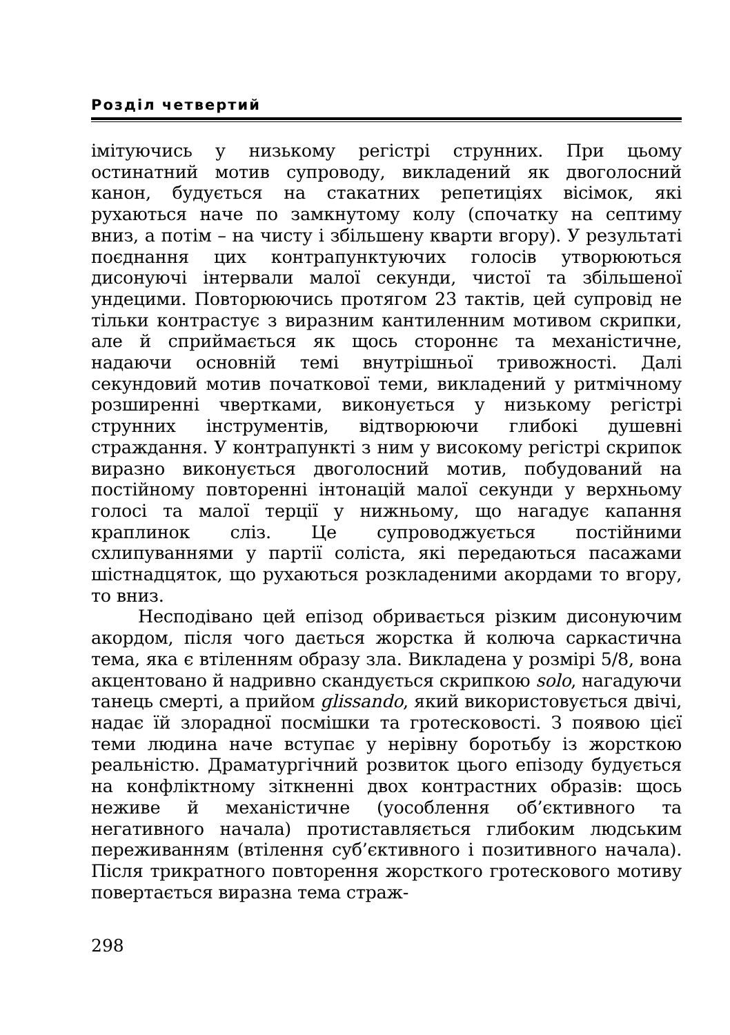Розділ четвертий
імітуючись у низькому регістрі струнних. При цьому остинатний мотив супроводу, викладений як двоголосний канон, будується на стакатних репетиціях вісімок, які рухаються наче по замкнутому колу (спочатку на септиму вниз, а потім – на чисту і збільшену кварти вгору). У результаті поєднання цих контрапунктуючих голосів утворюються дисонуючі інтервали малої секунди, чистої та збільшеної ундецими. Повторюючись протягом 23 тактів, цей супровід не тільки контрастує з виразним кантиленним мотивом скрипки, але й сприймається як щось стороннє та механістичне, надаючи основній темі внутрішньої тривожності. Далі секундовий мотив початкової теми, викладений у ритмічному розширенні чвертками, виконується у низькому регістрі струнних інструментів, відтворюючи глибокі душевні страждання. У контрапункті з ним у високому регістрі скрипок виразно виконується двоголосний мотив, побудований на постійному повторенні інтонацій малої секунди у верхньому голосі та малої терції у нижньому, що нагадує капання краплинок сліз. Це супроводжується постійними схлипуваннями у партії соліста, які передаються пасажами шістнадцяток, що рухаються розкладеними акордами то вгору, то вниз.
Несподівано цей епізод обривається різким дисонуючим акордом, після чого дається жорстка й колюча саркастична тема, яка є втіленням образу зла. Викладена у розмірі 5/8, вона акцентовано й надривно скандується скрипкою solo, нагадуючи танець смерті, а прийом glissando, який використовується двічі, надає їй злорадної посмішки та гротесковості. З появою цієї теми людина наче вступає у нерівну боротьбу із жорсткою реальністю. Драматургічний розвиток цього епізоду будується на конфліктному зіткненні двох контрастних образів: щось неживе й механістичне (уособлення об’єктивного та негативного начала) протиставляється глибоким людським переживанням (втілення суб’єктивного і позитивного начала). Після трикратного повторення жорсткого гротескового мотиву повертається виразна тема страж-
298